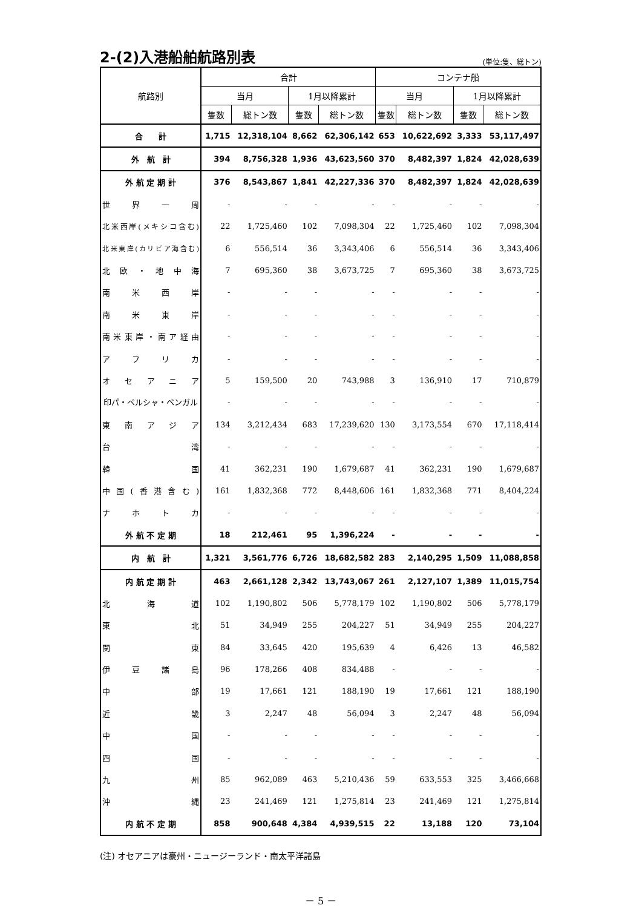2-(2)入港船舶航路別表
(単位:隻、総トン)
| 航路別 | 合計 | | | | コンテナ船 | | | |
| --- | --- | --- | --- | --- | --- | --- | --- | --- |
| | 当月 | | 1月以降累計 | | 当月 | | 1月以降累計 | |
| | 隻数 | 総トン数 | 隻数 | 総トン数 | 隻数 | 総トン数 | 隻数 | 総トン数 |
| 合 計 | 1,715 | 12,318,104 | 8,662 | 62,306,142 | 653 | 10,622,692 | 3,333 | 53,117,497 |
| 外 航 計 | 394 | 8,756,328 | 1,936 | 43,623,560 | 370 | 8,482,397 | 1,824 | 42,028,639 |
| 外 航 定 期 計 | 376 | 8,543,867 | 1,841 | 42,227,336 | 370 | 8,482,397 | 1,824 | 42,028,639 |
| 世界一周 | - | - | - | - | - | - | - | - |
| 北米西岸(メキシコ含む) | 22 | 1,725,460 | 102 | 7,098,304 | 22 | 1,725,460 | 102 | 7,098,304 |
| 北米東岸(カリビア海含む) | 6 | 556,514 | 36 | 3,343,406 | 6 | 556,514 | 36 | 3,343,406 |
| 北欧・地中海 | 7 | 695,360 | 38 | 3,673,725 | 7 | 695,360 | 38 | 3,673,725 |
| 南米西岸 | - | - | - | - | - | - | - | - |
| 南米東岸 | - | - | - | - | - | - | - | - |
| 南米東岸・南ア経由 | - | - | - | - | - | - | - | - |
| アフリカ | - | - | - | - | - | - | - | - |
| オセアニア | 5 | 159,500 | 20 | 743,988 | 3 | 136,910 | 17 | 710,879 |
| 印パ・ペルシャ・ベンガル | - | - | - | - | - | - | - | - |
| 東南アジア | 134 | 3,212,434 | 683 | 17,239,620 | 130 | 3,173,554 | 670 | 17,118,414 |
| 台湾 | - | - | - | - | - | - | - | - |
| 韓国 | 41 | 362,231 | 190 | 1,679,687 | 41 | 362,231 | 190 | 1,679,687 |
| 中国(香港含む) | 161 | 1,832,368 | 772 | 8,448,606 | 161 | 1,832,368 | 771 | 8,404,224 |
| ナホトカ | - | - | - | - | - | - | - | - |
| 外 航 不 定 期 | 18 | 212,461 | 95 | 1,396,224 | - | - | - | - |
| 内 航 計 | 1,321 | 3,561,776 | 6,726 | 18,682,582 | 283 | 2,140,295 | 1,509 | 11,088,858 |
| 内 航 定 期 計 | 463 | 2,661,128 | 2,342 | 13,743,067 | 261 | 2,127,107 | 1,389 | 11,015,754 |
| 北海道 | 102 | 1,190,802 | 506 | 5,778,179 | 102 | 1,190,802 | 506 | 5,778,179 |
| 東北 | 51 | 34,949 | 255 | 204,227 | 51 | 34,949 | 255 | 204,227 |
| 関東 | 84 | 33,645 | 420 | 195,639 | 4 | 6,426 | 13 | 46,582 |
| 伊豆諸島 | 96 | 178,266 | 408 | 834,488 | - | - | - | - |
| 中部 | 19 | 17,661 | 121 | 188,190 | 19 | 17,661 | 121 | 188,190 |
| 近畿 | 3 | 2,247 | 48 | 56,094 | 3 | 2,247 | 48 | 56,094 |
| 中国 | - | - | - | - | - | - | - | - |
| 四国 | - | - | - | - | - | - | - | - |
| 九州 | 85 | 962,089 | 463 | 5,210,436 | 59 | 633,553 | 325 | 3,466,668 |
| 沖縄 | 23 | 241,469 | 121 | 1,275,814 | 23 | 241,469 | 121 | 1,275,814 |
| 内 航 不 定 期 | 858 | 900,648 | 4,384 | 4,939,515 | 22 | 13,188 | 120 | 73,104 |
(注) オセアニアは豪州・ニュージーランド・南太平洋諸島
－ 5 －